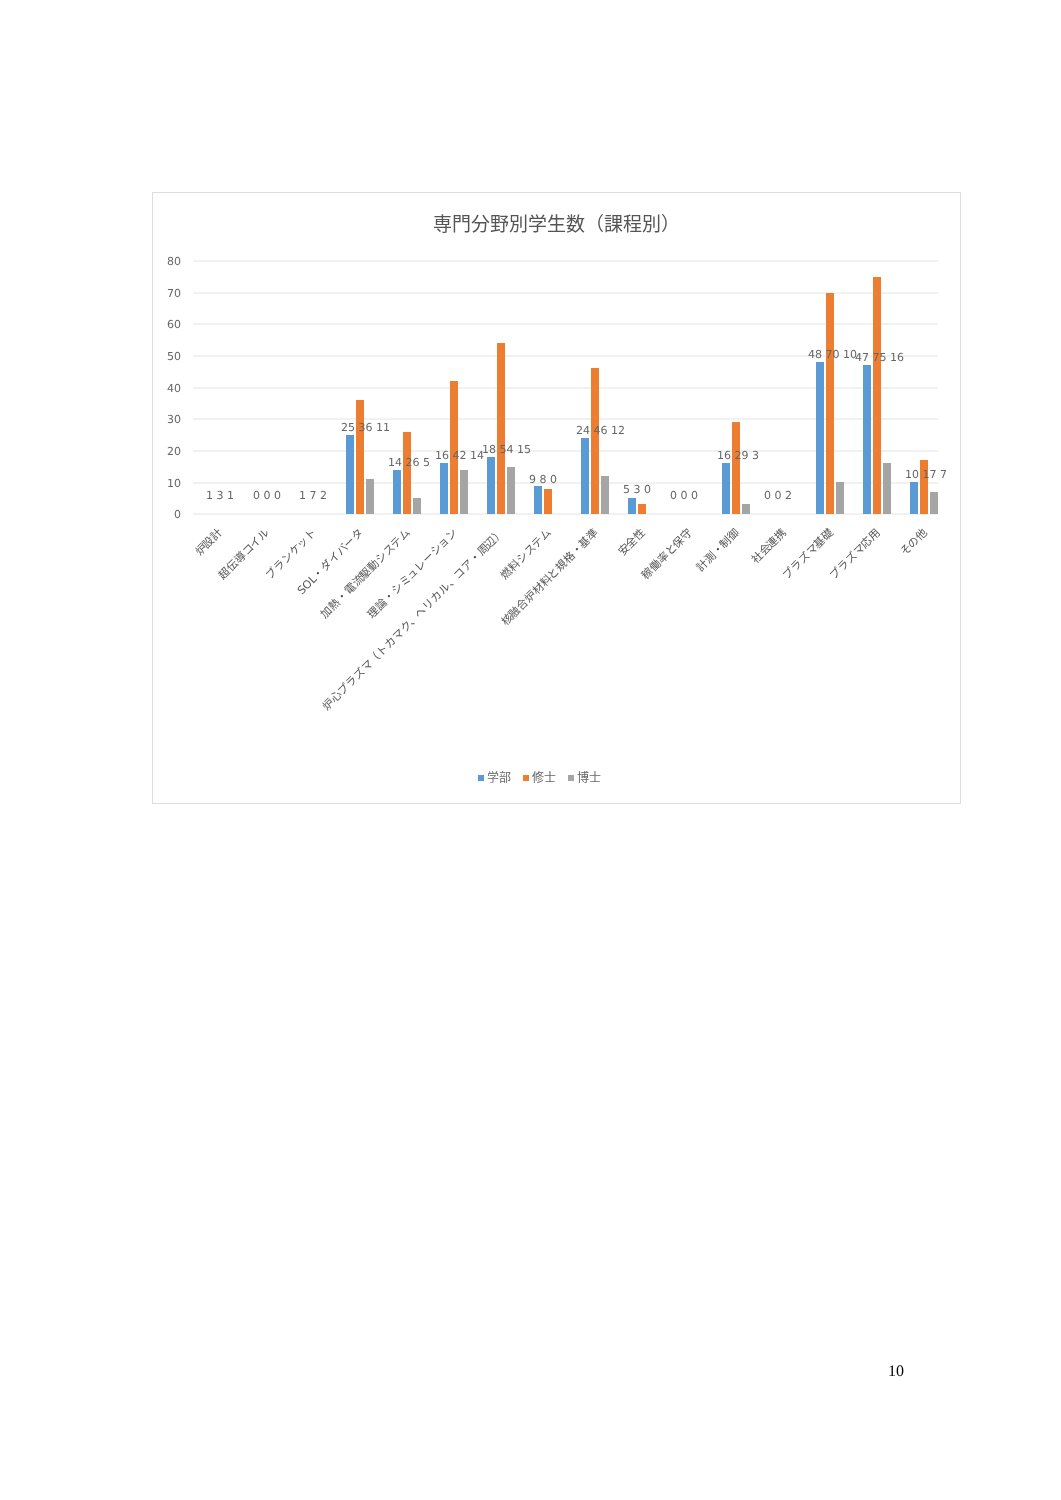専門分野別学生数（課程別）
80
70
60
50
40
30
20
10
0
1 3 1
0 0 0
1 7 2
25 36 11
14 26 5
16 42 14
18 54 15
9 8 0
24 46 12
5 3 0
0 0 0
16 29 3
0 0 2
48 70 10
47 75 16
10 17 7
炉設計
超伝導コイル
ブランケット
SOL・ダイバータ
加熱・電流駆動システム
理論・シミュレーション
炉心プラズマ（トカマク、ヘリカル、コア・周辺）
燃料システム
核融合炉材料と規格・基準
安全性
稼働率と保守
計測・制御
社会連携
プラズマ基礎
プラズマ応用
その他
学部
修士
博士
10